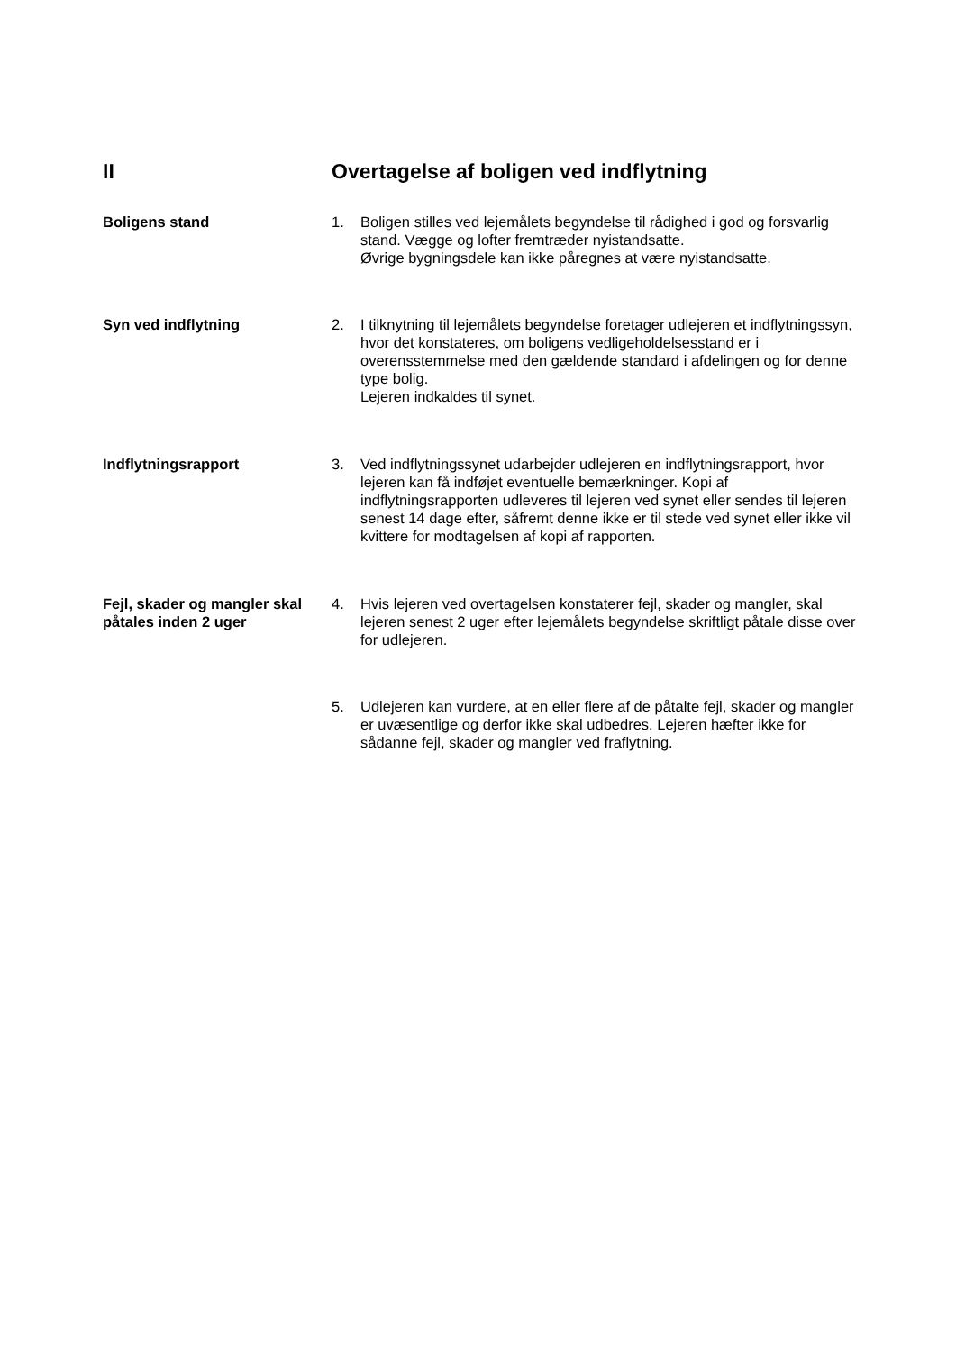II Overtagelse af boligen ved indflytning
Boligens stand 1. Boligen stilles ved lejemålets begyndelse til rådighed i god og forsvarlig stand. Vægge og lofter fremtræder nyistandsatte.
Øvrige bygningsdele kan ikke påregnes at være nyistandsatte.
Syn ved indflytning 2. I tilknytning til lejemålets begyndelse foretager udlejeren et indflytningssyn, hvor det konstateres, om boligens vedligeholdelsesstand er i overensstemmelse med den gældende standard i afdelingen og for denne type bolig.
Lejeren indkaldes til synet.
Indflytningsrapport 3. Ved indflytningssynet udarbejder udlejeren en indflytningsrapport, hvor lejeren kan få indføjet eventuelle bemærkninger. Kopi af indflytningsrapporten udleveres til lejeren ved synet eller sendes til lejeren senest 14 dage efter, såfremt denne ikke er til stede ved synet eller ikke vil kvittere for modtagelsen af kopi af rapporten.
Fejl, skader og mangler skal påtales inden 2 uger
4. Hvis lejeren ved overtagelsen konstaterer fejl, skader og mangler, skal lejeren senest 2 uger efter lejemålets begyndelse skriftligt påtale disse over for udlejeren.
5. Udlejeren kan vurdere, at en eller flere af de påtalte fejl, skader og mangler er uvæsentlige og derfor ikke skal udbedres. Lejeren hæfter ikke for sådanne fejl, skader og mangler ved fraflytning.